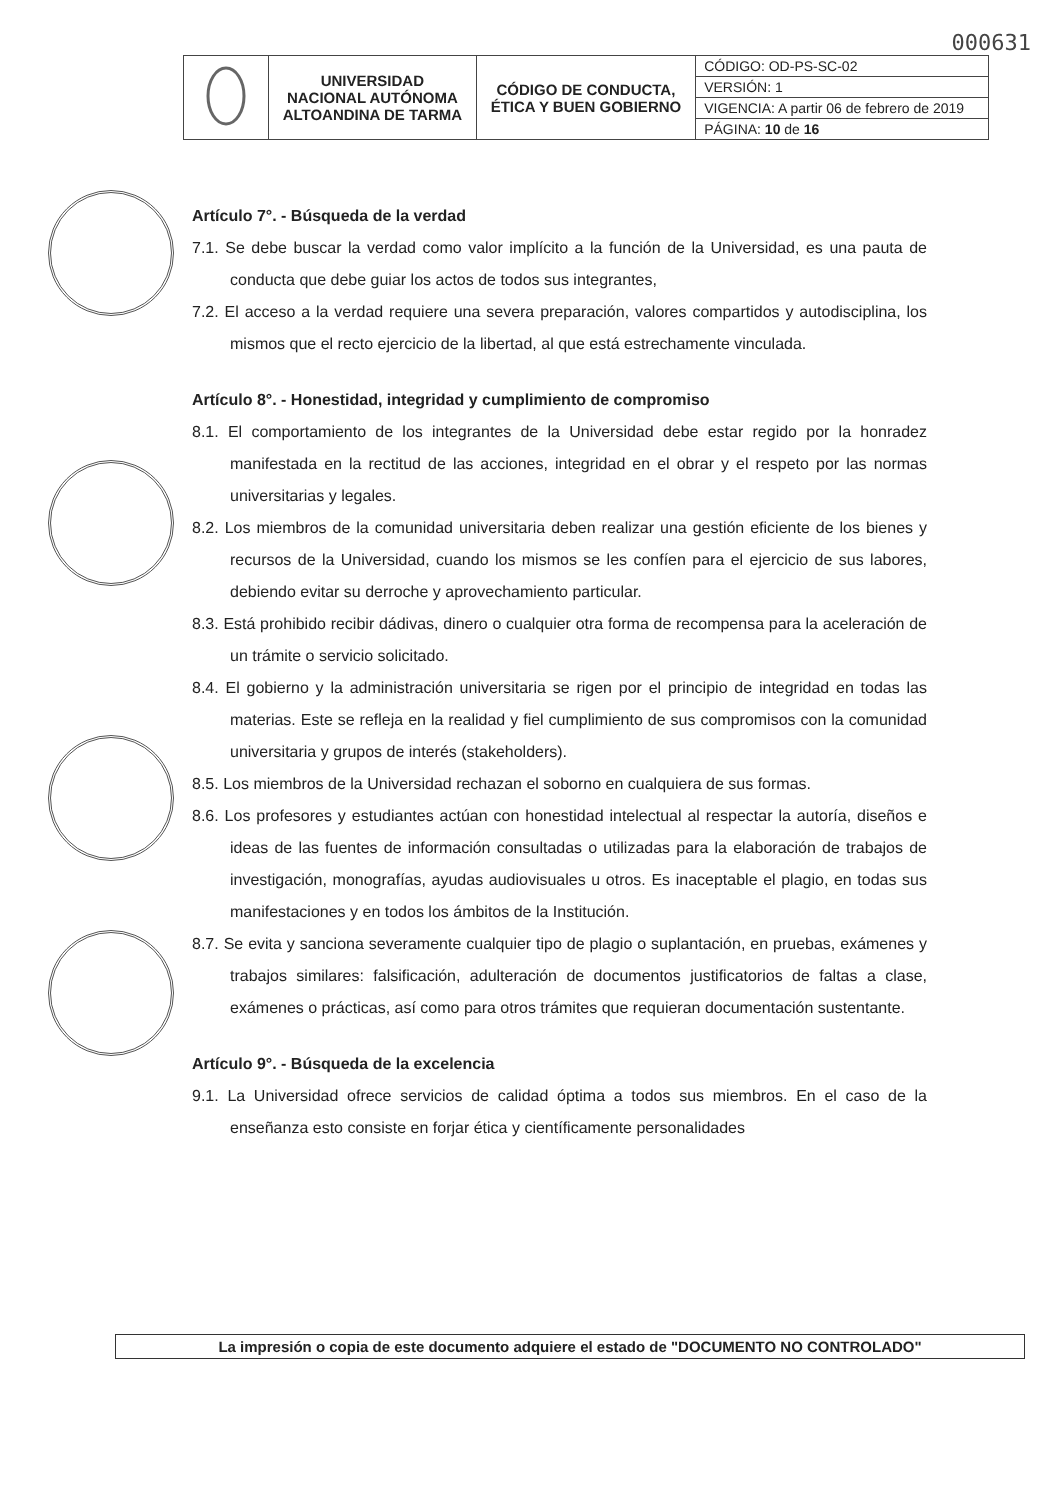000631
| | UNIVERSIDAD NACIONAL AUTÓNOMA ALTOANDINA DE TARMA | CÓDIGO DE CONDUCTA, ÉTICA Y BUEN GOBIERNO | CÓDIGO: OD-PS-SC-02 |
| | | | VERSIÓN: 1 |
| | | | VIGENCIA: A partir 06 de febrero de 2019 |
| | | | PÁGINA: 10 de 16 |
Artículo 7°. - Búsqueda de la verdad
7.1. Se debe buscar la verdad como valor implícito a la función de la Universidad, es una pauta de conducta que debe guiar los actos de todos sus integrantes,
7.2. El acceso a la verdad requiere una severa preparación, valores compartidos y autodisciplina, los mismos que el recto ejercicio de la libertad, al que está estrechamente vinculada.
Artículo 8°. - Honestidad, integridad y cumplimiento de compromiso
8.1. El comportamiento de los integrantes de la Universidad debe estar regido por la honradez manifestada en la rectitud de las acciones, integridad en el obrar y el respeto por las normas universitarias y legales.
8.2. Los miembros de la comunidad universitaria deben realizar una gestión eficiente de los bienes y recursos de la Universidad, cuando los mismos se les confíen para el ejercicio de sus labores, debiendo evitar su derroche y aprovechamiento particular.
8.3. Está prohibido recibir dádivas, dinero o cualquier otra forma de recompensa para la aceleración de un trámite o servicio solicitado.
8.4. El gobierno y la administración universitaria se rigen por el principio de integridad en todas las materias. Este se refleja en la realidad y fiel cumplimiento de sus compromisos con la comunidad universitaria y grupos de interés (stakeholders).
8.5. Los miembros de la Universidad rechazan el soborno en cualquiera de sus formas.
8.6. Los profesores y estudiantes actúan con honestidad intelectual al respectar la autoría, diseños e ideas de las fuentes de información consultadas o utilizadas para la elaboración de trabajos de investigación, monografías, ayudas audiovisuales u otros. Es inaceptable el plagio, en todas sus manifestaciones y en todos los ámbitos de la Institución.
8.7. Se evita y sanciona severamente cualquier tipo de plagio o suplantación, en pruebas, exámenes y trabajos similares: falsificación, adulteración de documentos justificatorios de faltas a clase, exámenes o prácticas, así como para otros trámites que requieran documentación sustentante.
Artículo 9°. - Búsqueda de la excelencia
9.1. La Universidad ofrece servicios de calidad óptima a todos sus miembros. En el caso de la enseñanza esto consiste en forjar ética y científicamente personalidades
La impresión o copia de este documento adquiere el estado de "DOCUMENTO NO CONTROLADO"